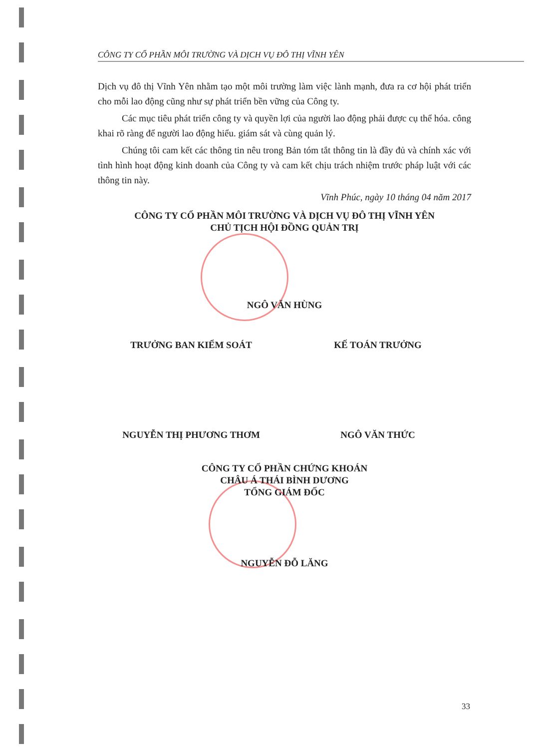CÔNG TY CỔ PHẦN MÔI TRƯỜNG VÀ DỊCH VỤ ĐÔ THỊ VĨNH YÊN
Dịch vụ đô thị Vĩnh Yên nhằm tạo một môi trường làm việc lành mạnh, đưa ra cơ hội phát triển cho mỗi lao động cũng như sự phát triển bền vững của Công ty.
Các mục tiêu phát triển công ty và quyền lợi của người lao động phải được cụ thể hóa. công khai rõ ràng để người lao động hiểu. giám sát và cùng quản lý.
Chúng tôi cam kết các thông tin nêu trong Bản tóm tắt thông tin là đầy đủ và chính xác với tình hình hoạt động kinh doanh của Công ty và cam kết chịu trách nhiệm trước pháp luật với các thông tin này.
Vĩnh Phúc, ngày 10 tháng 04 năm 2017
CÔNG TY CỔ PHẦN MÔI TRƯỜNG VÀ DỊCH VỤ ĐÔ THỊ VĨNH YÊN
CHỦ TỊCH HỘI ĐỒNG QUẢN TRỊ
NGÔ VĂN HÙNG
TRƯỞNG BAN KIỂM SOÁT KẾ TOÁN TRƯỞNG
NGUYỄN THỊ PHƯƠNG THƠM NGÔ VĂN THỨC
CÔNG TY CỔ PHẦN CHỨNG KHOÁN
CHÂU Á THÁI BÌNH DƯƠNG
TỔNG GIÁM ĐỐC
NGUYỄN ĐỖ LĂNG
33